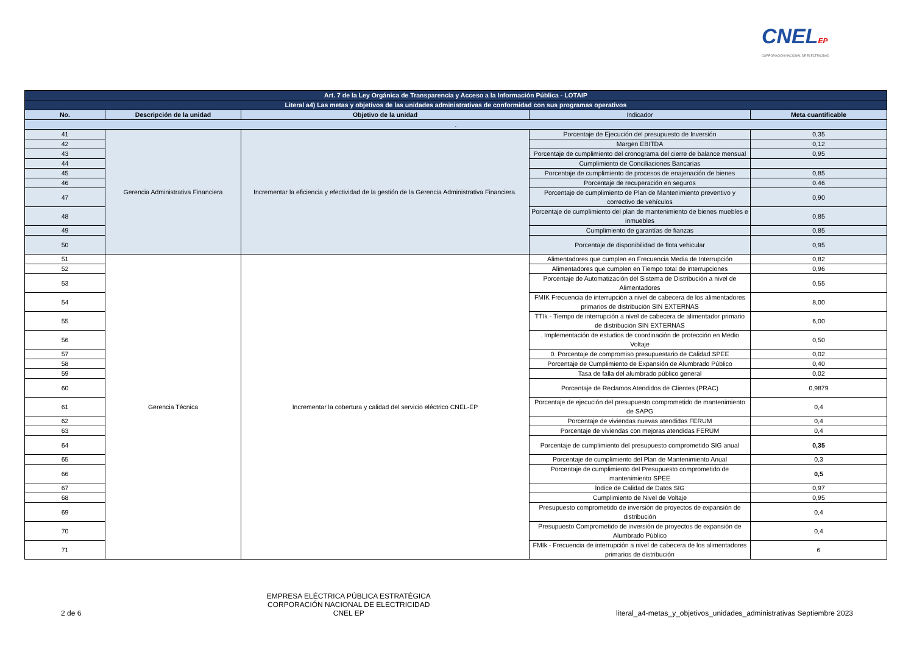CNELEP
CORPORACIÓN NACIONAL DE ELECTRICIDAD
| Art. 7 de la Ley Orgánica de Transparencia y Acceso a la Información Pública - LOTAIP | | | | |
| Literal a4) Las metas y objetivos de las unidades administrativas de conformidad con sus programas operativos | | | | |
| No. | Descripción de la unidad | Objetivo de la unidad | Indicador | Meta cuantificable |
| . | | | | |
| 41 | Gerencia Administrativa Financiera | Incrementar la eficiencia y efectividad de la gestión de la Gerencia Administrativa Financiera. | Porcentaje de Ejecución del presupuesto de Inversión | 0,35 |
| 42 | | | Margen EBITDA | 0,12 |
| 43 | | | Porcentaje de cumplimiento del cronograma del cierre de balance mensual | 0,95 |
| 44 | | | Cumplimiento de Conciliaciones Bancarias | |
| 45 | | | Porcentaje de cumplimiento de procesos de enajenación de bienes | 0,85 |
| 46 | | | Porcentaje de recuperación en seguros | 0.46 |
| 47 | | | Porcentaje de cumplimiento de Plan de Mantenimiento preventivo y correctivo de vehículos | 0,90 |
| 48 | | | Porcentaje de cumplimiento del plan de mantenimiento de bienes muebles e inmuebles | 0,85 |
| 49 | | | Cumplimiento de garantías de fianzas | 0,85 |
| 50 | | | Porcentaje de disponibilidad de flota vehicular | 0,95 |
| 51 | Gerencia Técnica | Incrementar la cobertura y calidad del servicio eléctrico CNEL-EP | Alimentadores que cumplen en Frecuencia Media de Interrupción | 0,82 |
| 52 | | | Alimentadores que cumplen en Tiempo total de interrupciones | 0,96 |
| 53 | | | Porcentaje de Automatización del Sistema de Distribución a nivel de Alimentadores | 0,55 |
| 54 | | | FMIK Frecuencia de interrupción a nivel de cabecera de los alimentadores primarios de distribución SIN EXTERNAS | 8,00 |
| 55 | | | TTIk - Tiempo de interrupción a nivel de cabecera de alimentador primario de distribución SIN EXTERNAS | 6,00 |
| 56 | | | . Implementación de estudios de coordinación de protección en Medio Voltaje | 0,50 |
| 57 | | | 0. Porcentaje de compromiso presupuestario de Calidad SPEE | 0,02 |
| 58 | | | Porcentaje de Cumplimiento de Expansión de Alumbrado Público | 0,40 |
| 59 | | | Tasa de falla del alumbrado público general | 0,02 |
| 60 | | | Porcentaje de Reclamos Atendidos de Clientes (PRAC) | 0,9879 |
| 61 | | | Porcentaje de ejecución del presupuesto comprometido de mantenimiento de SAPG | 0,4 |
| 62 | | | Porcentaje de viviendas nuevas atendidas FERUM | 0,4 |
| 63 | | | Porcentaje de viviendas con mejoras atendidas FERUM | 0,4 |
| 64 | | | Porcentaje de cumplimiento del presupuesto comprometido SIG anual | 0,35 |
| 65 | | | Porcentaje de cumplimiento del Plan de Mantenimiento Anual | 0,3 |
| 66 | | | Porcentaje de cumplimiento del Presupuesto comprometido de mantenimiento SPEE | 0,5 |
| 67 | | | Índice de Calidad de Datos SIG | 0,97 |
| 68 | | | Cumplimiento de Nivel de Voltaje | 0,95 |
| 69 | | | Presupuesto comprometido de inversión de proyectos de expansión de distribución | 0,4 |
| 70 | | | Presupuesto Comprometido de inversión de proyectos de expansión de Alumbrado Público | 0,4 |
| 71 | | | FMIk - Frecuencia de interrupción a nivel de cabecera de los alimentadores primarios de distribución | 6 |
2 de 6
EMPRESA ELÉCTRICA PÚBLICA ESTRATÉGICA
CORPORACIÓN NACIONAL DE ELECTRICIDAD
CNEL EP
literal_a4-metas_y_objetivos_unidades_administrativas Septiembre 2023